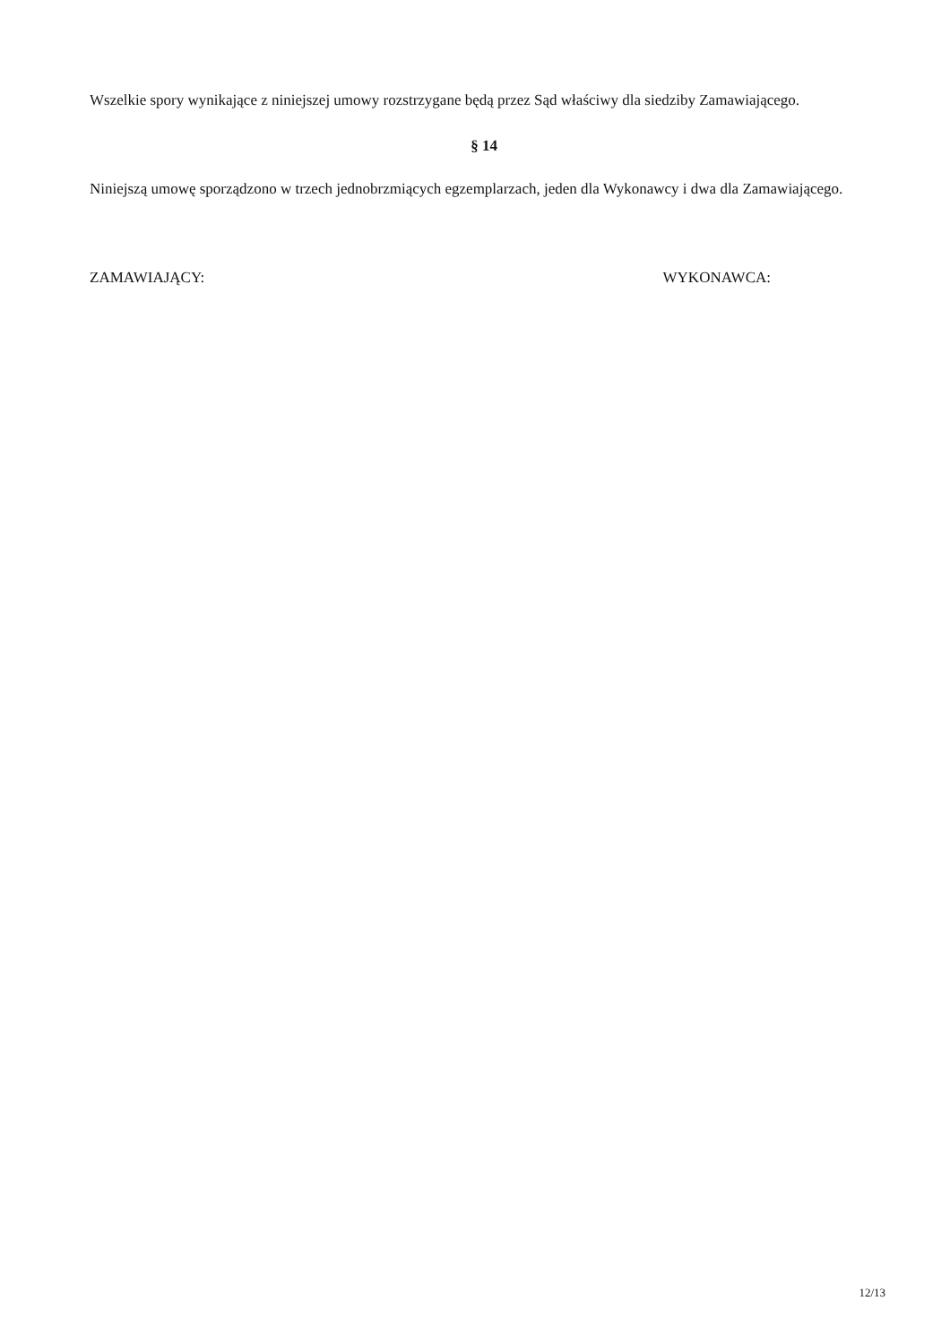Wszelkie spory wynikające z niniejszej umowy rozstrzygane będą przez Sąd właściwy dla siedziby Zamawiającego.
§ 14
Niniejszą umowę sporządzono w trzech jednobrzmiących egzemplarzach, jeden dla Wykonawcy i dwa dla Zamawiającego.
ZAMAWIAJĄCY: WYKONAWCA:
12/13